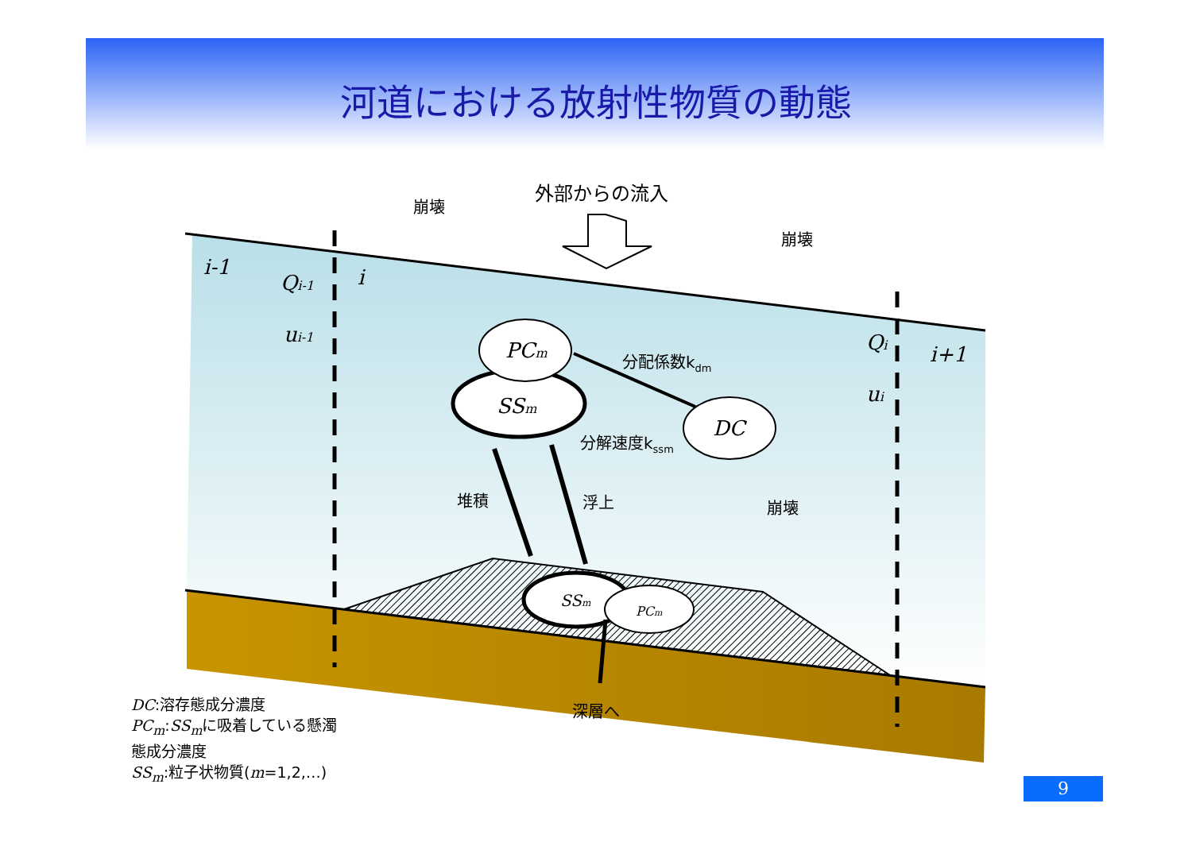河道における放射性物質の動態
外部からの流入
崩壊
崩壊
崩壊
分配係数kdm
分解速度kssm
堆積
浮上
深層へ
i-1
Qi-1
ui-1
i
Qi
ui
i+1
PCm
SSm
DC
SSm
PCm
DC:溶存態成分濃度
PC<sub>m</sub>:SS<sub>m</sub>に吸着している懸濁
態成分濃度
SS<sub>m</sub>:粒子状物質(m=1,2,…)
9